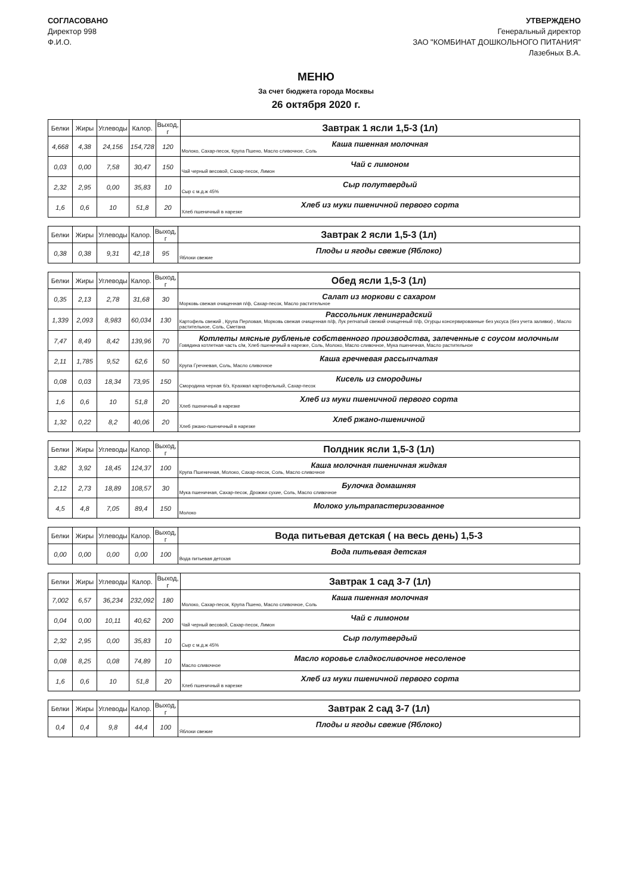СОГЛАСОВАНО
Директор 998
Ф.И.О.
УТВЕРЖДЕНО
Генеральный директор
ЗАО "КОМБИНАТ ДОШКОЛЬНОГО ПИТАНИЯ"
Лазебных В.А.
МЕНЮ
За счет бюджета города Москвы
26 октября 2020 г.
| Белки | Жиры | Углеводы | Калор. | Выход, г | Завтрак 1 ясли 1,5-3 (1л) |
| --- | --- | --- | --- | --- | --- |
| 4,668 | 4,38 | 24,156 | 154,728 | 120 | Каша пшенная молочная Молоко, Сахар-песок, Крупа Пшено, Масло сливочное, Соль |
| 0,03 | 0,00 | 7,58 | 30,47 | 150 | Чай с лимоном Чай черный весовой, Сахар-песок, Лимон |
| 2,32 | 2,95 | 0,00 | 35,83 | 10 | Сыр полутвердый Сыр с м.д.ж 45% |
| 1,6 | 0,6 | 10 | 51,8 | 20 | Хлеб из муки пшеничной первого сорта Хлеб пшеничный в нарезке |
| Белки | Жиры | Углеводы | Калор. | Выход, г | Завтрак 2 ясли 1,5-3 (1л) |
| --- | --- | --- | --- | --- | --- |
| 0,38 | 0,38 | 9,31 | 42,18 | 95 | Плоды и ягоды свежие (Яблоко) Яблоки свежие |
| Белки | Жиры | Углеводы | Калор. | Выход, г | Обед ясли 1,5-3 (1л) |
| --- | --- | --- | --- | --- | --- |
| 0,35 | 2,13 | 2,78 | 31,68 | 30 | Салат из моркови с сахаром Морковь свежая очищенная п/ф, Сахар-песок, Масло растительное |
| 1,339 | 2,093 | 8,983 | 60,034 | 130 | Рассольник ленинградский Картофель свежий , Крупа Перловая, Морковь свежая очищенная п/ф, Лук репчатый свежий очищенный п/ф, Огурцы консервированные без уксуса (без учета заливки) , Масло растительное, Соль, Сметана |
| 7,47 | 8,49 | 8,42 | 139,96 | 70 | Котлеты мясные рубленые собственного производства, запеченные с соусом молочным Говядина котлетная часть с/м, Хлеб пшеничный в нарезке, Соль, Молоко, Масло сливочное, Мука пшеничная, Масло растительное |
| 2,11 | 1,785 | 9,52 | 62,6 | 50 | Каша гречневая рассыпчатая Крупа Гречневая, Соль, Масло сливочное |
| 0,08 | 0,03 | 18,34 | 73,95 | 150 | Кисель из смородины Смородина черная б/з, Крахмал картофельный, Сахар-песок |
| 1,6 | 0,6 | 10 | 51,8 | 20 | Хлеб из муки пшеничной первого сорта Хлеб пшеничный в нарезке |
| 1,32 | 0,22 | 8,2 | 40,06 | 20 | Хлеб ржано-пшеничной Хлеб ржано-пшеничный в нарезке |
| Белки | Жиры | Углеводы | Калор. | Выход, г | Полдник ясли 1,5-3 (1л) |
| --- | --- | --- | --- | --- | --- |
| 3,82 | 3,92 | 18,45 | 124,37 | 100 | Каша молочная пшеничная жидкая Крупа Пшеничная, Молоко, Сахар-песок, Соль, Масло сливочное |
| 2,12 | 2,73 | 18,89 | 108,57 | 30 | Булочка домашняя Мука пшеничная, Сахар-песок, Дрожжи сухие, Соль, Масло сливочное |
| 4,5 | 4,8 | 7,05 | 89,4 | 150 | Молоко ультрапастеризованное Молоко |
| Белки | Жиры | Углеводы | Калор. | Выход, г | Вода питьевая детская ( на весь день) 1,5-3 |
| --- | --- | --- | --- | --- | --- |
| 0,00 | 0,00 | 0,00 | 0,00 | 100 | Вода питьевая детская Вода питьевая детская |
| Белки | Жиры | Углеводы | Калор. | Выход, г | Завтрак 1 сад 3-7 (1л) |
| --- | --- | --- | --- | --- | --- |
| 7,002 | 6,57 | 36,234 | 232,092 | 180 | Каша пшенная молочная Молоко, Сахар-песок, Крупа Пшено, Масло сливочное, Соль |
| 0,04 | 0,00 | 10,11 | 40,62 | 200 | Чай с лимоном Чай черный весовой, Сахар-песок, Лимон |
| 2,32 | 2,95 | 0,00 | 35,83 | 10 | Сыр полутвердый Сыр с м.д.ж 45% |
| 0,08 | 8,25 | 0,08 | 74,89 | 10 | Масло коровье сладкосливочное несоленое Масло сливочное |
| 1,6 | 0,6 | 10 | 51,8 | 20 | Хлеб из муки пшеничной первого сорта Хлеб пшеничный в нарезке |
| Белки | Жиры | Углеводы | Калор. | Выход, г | Завтрак 2 сад 3-7 (1л) |
| --- | --- | --- | --- | --- | --- |
| 0,4 | 0,4 | 9,8 | 44,4 | 100 | Плоды и ягоды свежие (Яблоко) Яблоки свежие |